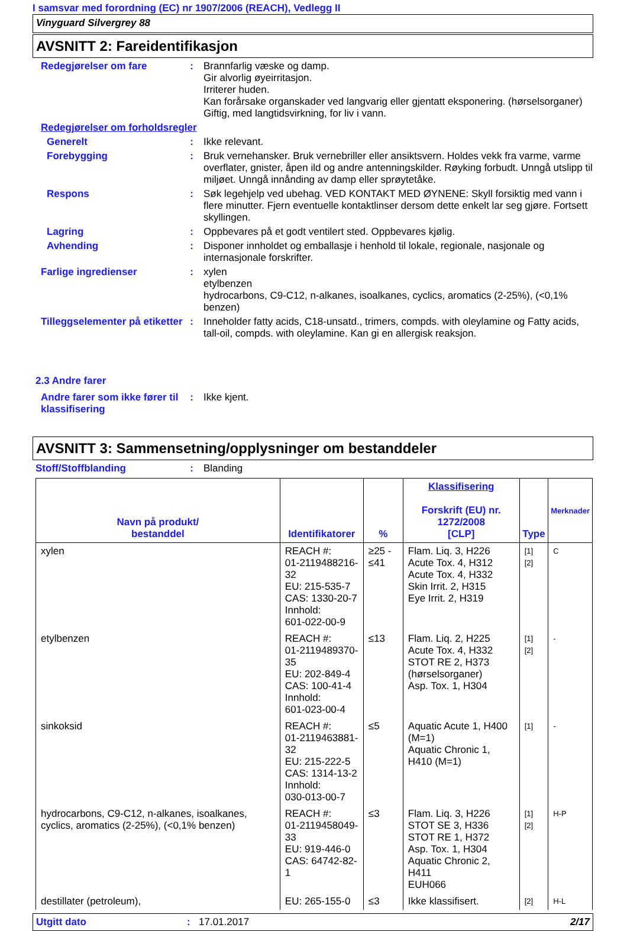I samsvar med forordning (EC) nr 1907/2006 (REACH), Vedlegg II
Vinyguard Silvergrey 88
AVSNITT 2: Fareidentifikasjon
Redegjørelser om fare :
Brannfarlig væske og damp.
Gir alvorlig øyeirritasjon.
Irriterer huden.
Kan forårsake organskader ved langvarig eller gjentatt eksponering. (hørselsorganer)
Giftig, med langtidsvirkning, for liv i vann.
Redegjørelser om forholdsregler
Generelt :
Ikke relevant.
Forebygging :
Bruk vernehansker. Bruk vernebriller eller ansiktsvern. Holdes vekk fra varme, varme overflater, gnister, åpen ild og andre antenningskilder. Røyking forbudt. Unngå utslipp til miljøet. Unngå innånding av damp eller sprøytetåke.
Respons :
Søk legehjelp ved ubehag. VED KONTAKT MED ØYNENE: Skyll forsiktig med vann i flere minutter. Fjern eventuelle kontaktlinser dersom dette enkelt lar seg gjøre. Fortsett skyllingen.
Lagring :
Oppbevares på et godt ventilert sted. Oppbevares kjølig.
Avhending :
Disponer innholdet og emballasje i henhold til lokale, regionale, nasjonale og internasjonale forskrifter.
Farlige ingredienser :
xylen
etylbenzen
hydrocarbons, C9-C12, n-alkanes, isoalkanes, cyclics, aromatics (2-25%), (<0,1% benzen)
Tilleggselementer på etiketter
:
Inneholder fatty acids, C18-unsatd., trimers, compds. with oleylamine og Fatty acids, tall-oil, compds. with oleylamine. Kan gi en allergisk reaksjon.
2.3 Andre farer
Andre farer som ikke fører til klassifisering
:
Ikke kjent.
AVSNITT 3: Sammensetning/opplysninger om bestanddeler
Stoff/Stoffblanding :
Blanding
| Navn på produkt/ bestanddel | Identifikatorer | % | Klassifisering Forskrift (EU) nr. 1272/2008 [CLP] | Type | Merknader |
| --- | --- | --- | --- | --- | --- |
| xylen | REACH #: 01-2119488216-32 EU: 215-535-7 CAS: 1330-20-7 Innhold: 601-022-00-9 | ≥25 - ≤41 | Flam. Liq. 3, H226 Acute Tox. 4, H312 Acute Tox. 4, H332 Skin Irrit. 2, H315 Eye Irrit. 2, H319 | [1] [2] | C |
| etylbenzen | REACH #: 01-2119489370-35 EU: 202-849-4 CAS: 100-41-4 Innhold: 601-023-00-4 | ≤13 | Flam. Liq. 2, H225 Acute Tox. 4, H332 STOT RE 2, H373 (hørselsorganer) Asp. Tox. 1, H304 | [1] [2] | - |
| sinkoksid | REACH #: 01-2119463881-32 EU: 215-222-5 CAS: 1314-13-2 Innhold: 030-013-00-7 | ≤5 | Aquatic Acute 1, H400 (M=1) Aquatic Chronic 1, H410 (M=1) | [1] | - |
| hydrocarbons, C9-C12, n-alkanes, isoalkanes, cyclics, aromatics (2-25%), (<0,1% benzen) | REACH #: 01-2119458049-33 EU: 919-446-0 CAS: 64742-82-1 | ≤3 | Flam. Liq. 3, H226 STOT SE 3, H336 STOT RE 1, H372 Asp. Tox. 1, H304 Aquatic Chronic 2, H411 EUH066 | [1] [2] | H-P |
| destillater (petroleum), | EU: 265-155-0 | ≤3 | Ikke klassifisert. | [2] | H-L |
Utgitt dato: 17.01.2017 2/17